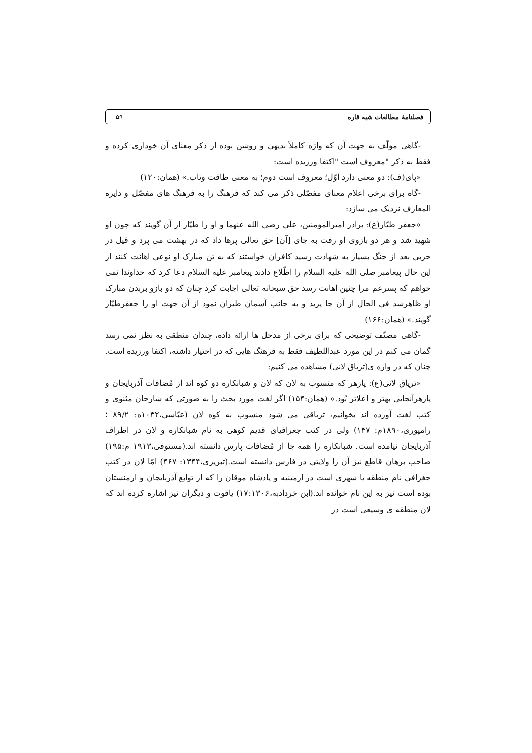فصلنامهٔ مطالعات شبه قاره ۵۹
-گاهی مؤلّف به جهت آن که واژه کاملاً بدیهی و روشن بوده از ذکر معنای آن خوداری کرده و فقط به ذکر "معروف است "اکتفا ورزیده است:
«پای(ف): دو معنی دارد اوّل؛ معروف است دوم؛ به معنی طاقت وتاب.» (همان:۱۲۰)
-گاه برای برخی اعلام معنای مفصّلی ذکر می کند که فرهنگ را به فرهنگ های مفصّل و دایره المعارف نزدیک می سازد:
«جعفر طیّار(ع): برادر امیرالمؤمنین، علی رضی الله عنهما و او را طیّار از آن گویند که چون او شهید شد و هر دو بازوی او رفت به جای [آن] حق تعالی پرها داد که در بهشت می پرد و قیل در حربی بعد از جنگ بسیار به شهادت رسید کافران خواستند که به تن مبارک او نوعی اهانت کنند از این حال پیغامبر صلی الله علیه السلام را اطّلاع دادند پیغامبر علیه السلام دعا کرد که خداوندا نمی خواهم که پسرعم مرا چنین اهانت رسد حق سبحانه تعالی اجابت کرد چنان که دو بازو بربدن مبارک او ظاهرشد فی الحال از آن جا پرید و به جانب آسمان طیران نمود از آن جهت او را جعفرطیّار گویند.» (همان:۱۶۶)
-گاهی مصنّف توضیحی که برای برخی از مدخل ها ارائه داده، چندان منطقی به نظر نمی رسد گمان می کنم در این مورد عبداللطیف فقط به فرهنگ هایی که در اختیار داشته، اکتفا ورزیده است. چنان که در واژه ی(تریاق لانی) مشاهده می کنیم:
«تریاق لانی(ع): پازهر که منسوب به لان که لان و شبانکاره دو کوه اند از مُضافات آذربایجان و پازهرآنجایی بهتر و اعلاتر بُود.» (همان:۱۵۴) اگر لغت مورد بحث را به صورتی که شارحان مثنوی و کتب لغت آورده اند بخوانیم، تریاقی می شود منسوب به کوه لان (عبّاسی،۱۰۳۲ه: ۸۹/۲ ؛ رامپوری،۱۸۹۰م: ۱۴۷) ولی در کتب جغرافیای قدیم کوهی به نام شبانکاره و لان در اطراف آذربایجان نیامده است. شبانکاره را همه جا از مُضافات پارس دانسته اند.(مستوفی،۱۹۱۳ م:۱۹۵) صاحب برهان قاطع نیز آن را ولایتی در فارس دانسته است.(تبریزی،۱۳۴۴: ۴۶۷) امّا لان در کتب جغرافی نام منطقه یا شهری است در ارمینیه و پادشاه موقان را که از توابع آذربایجان و ارمنستان بوده است نیز به این نام خوانده اند.(ابن خردادبه،۱۷:۱۳۰۶) یاقوت و دیگران نیز اشاره کرده اند که لان منطقه ی وسیعی است در